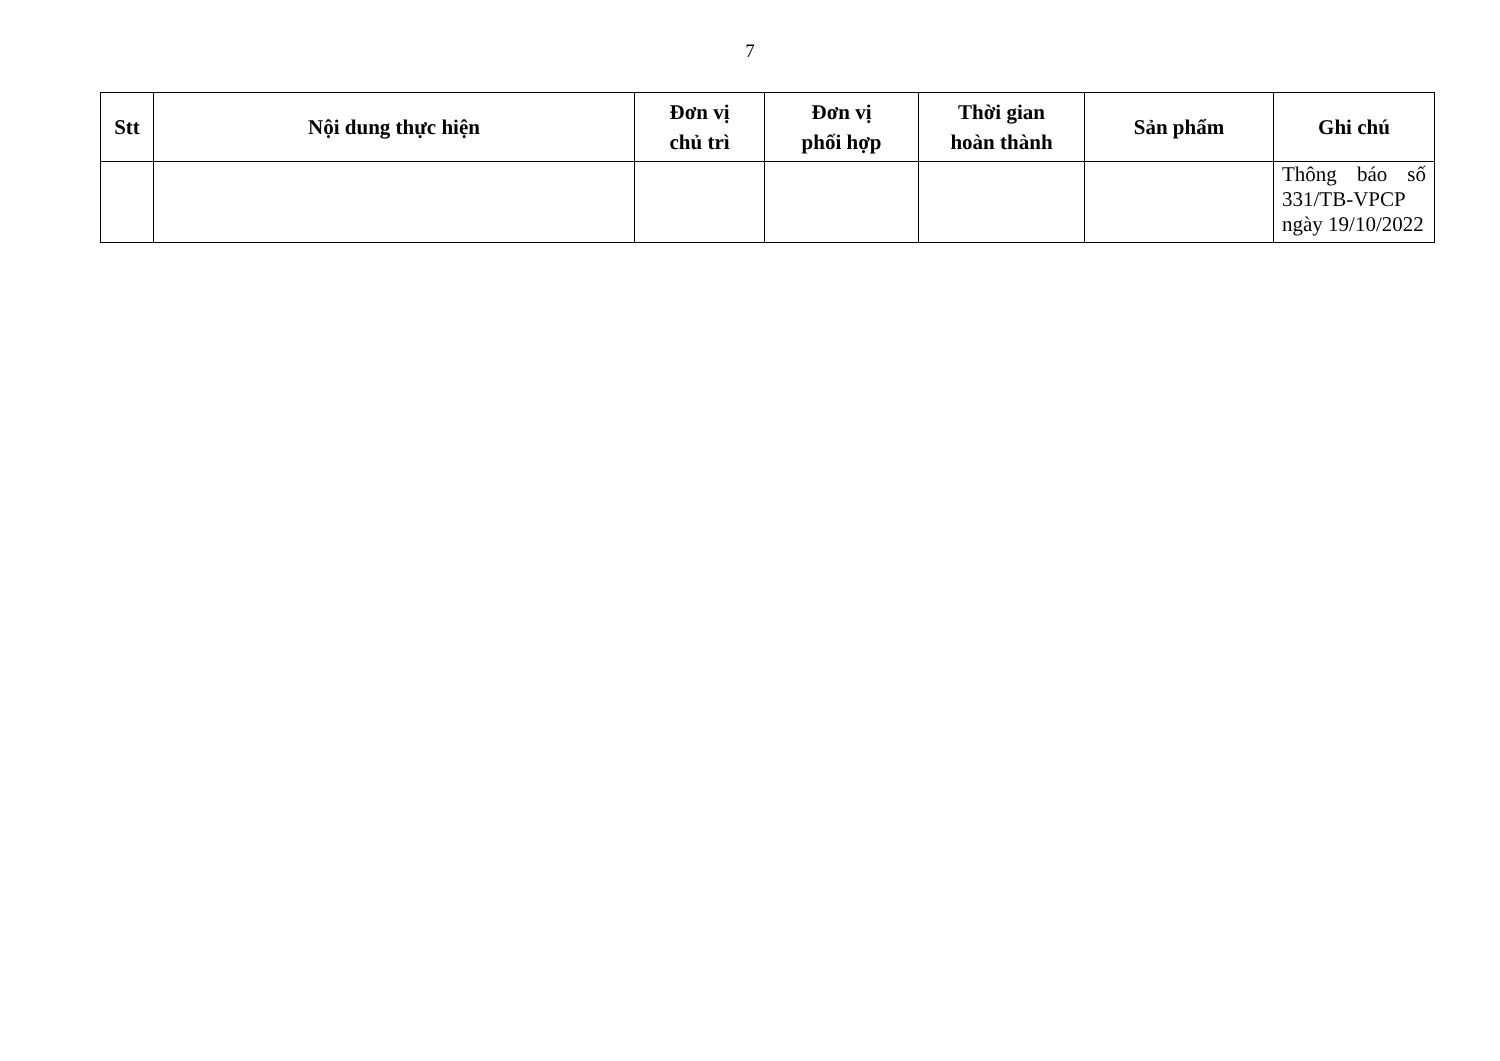7
| Stt | Nội dung thực hiện | Đơn vị chủ trì | Đơn vị phối hợp | Thời gian hoàn thành | Sản phẩm | Ghi chú |
| --- | --- | --- | --- | --- | --- | --- |
| | | | | | | Thông báo số 331/TB-VPCP ngày 19/10/2022 |